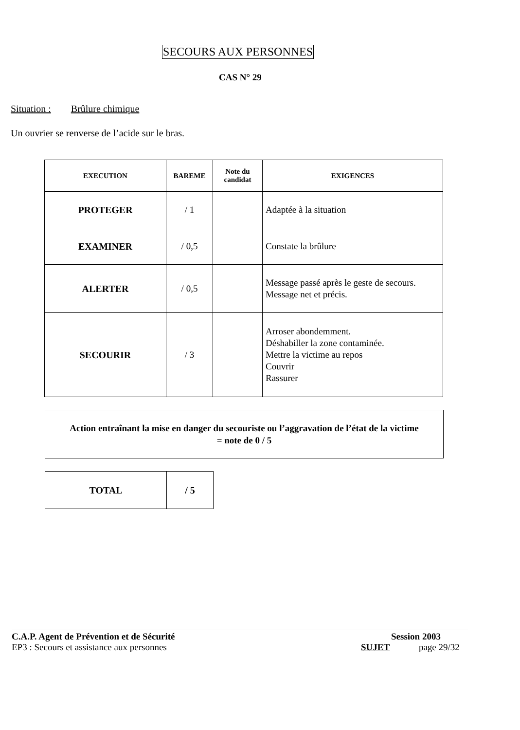SECOURS AUX PERSONNES
CAS N° 29
Situation : Brûlure chimique
Un ouvrier se renverse de l’acide sur le bras.
| EXECUTION | BAREME | Note du candidat | EXIGENCES |
| --- | --- | --- | --- |
| PROTEGER | / 1 | | Adaptée à la situation |
| EXAMINER | / 0,5 | | Constate la brûlure |
| ALERTER | / 0,5 | | Message passé après le geste de secours. Message net et précis. |
| SECOURIR | / 3 | | Arroser abondemment. Déshabiller la zone contaminée. Mettre la victime au repos Couvrir Rassurer |
Action entraînant la mise en danger du secouriste ou l’aggravation de l’état de la victime
= note de 0 / 5
| TOTAL | / 5 |
C.A.P. Agent de Prévention et de Sécurité
EP3 : Secours et assistance aux personnes
Session 2003
SUJET page 29/32